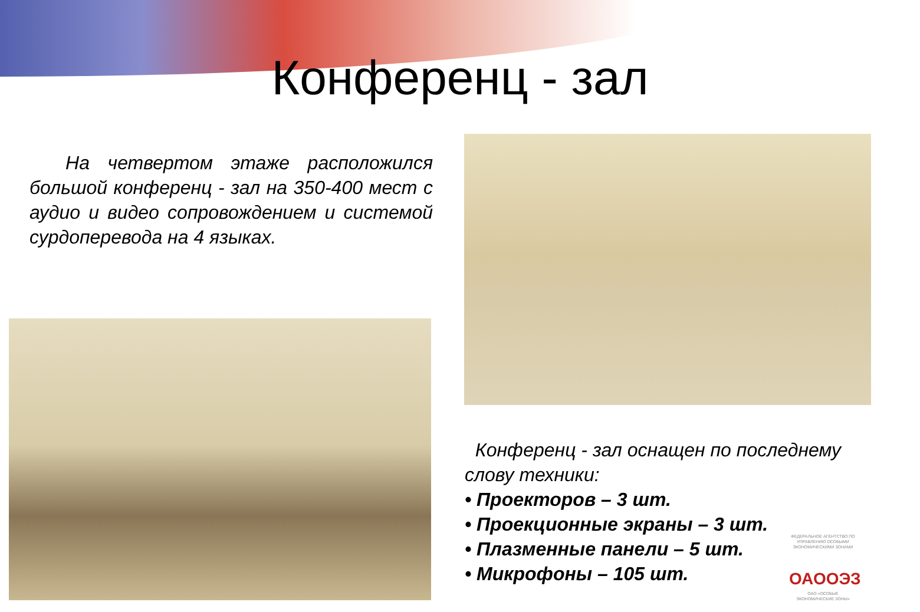Конференц - зал
На четвертом этаже расположился большой конференц - зал на 350-400 мест с аудио и видео сопровождением и системой сурдоперевода на 4 языках.
Конференц - зал оснащен по последнему слову техники:
• Проекторов – 3 шт.
• Проекционные экраны – 3 шт.
• Плазменные панели – 5 шт.
• Микрофоны – 105 шт.
ФЕДЕРАЛЬНОЕ АГЕНТСТВО ПО УПРАВЛЕНИЮ ОСОБЫМИ ЭКОНОМИЧЕСКИМИ ЗОНАМИ
ОАООЭЗ
ОАО «ОСОБЫЕ ЭКОНОМИЧЕСКИЕ ЗОНЫ»